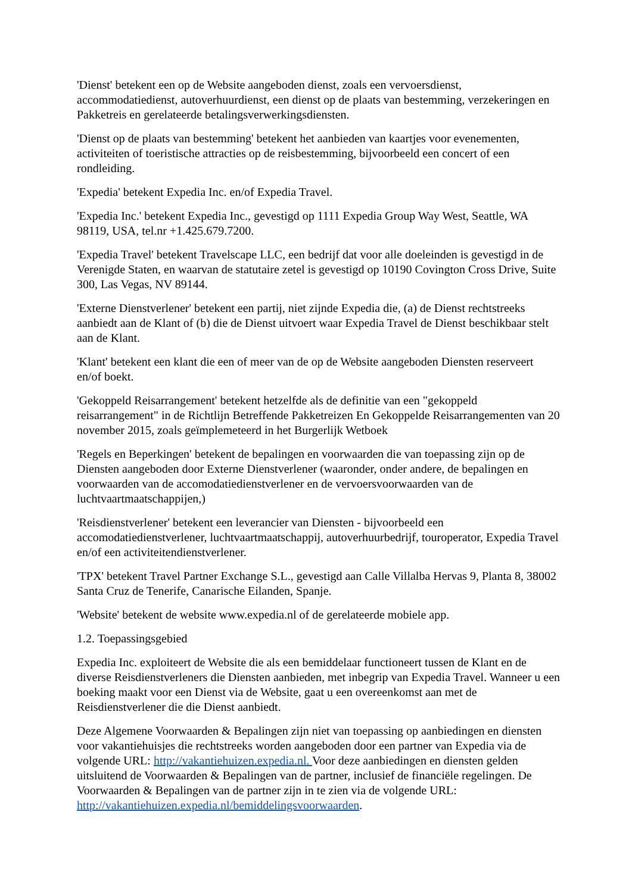'Dienst' betekent een op de Website aangeboden dienst, zoals een vervoersdienst, accommodatiedienst, autoverhuurdienst, een dienst op de plaats van bestemming, verzekeringen en Pakketreis en gerelateerde betalingsverwerkingsdiensten.
'Dienst op de plaats van bestemming' betekent het aanbieden van kaartjes voor evenementen, activiteiten of toeristische attracties op de reisbestemming, bijvoorbeeld een concert of een rondleiding.
'Expedia' betekent Expedia Inc. en/of Expedia Travel.
'Expedia Inc.' betekent Expedia Inc., gevestigd op 1111 Expedia Group Way West, Seattle, WA 98119, USA, tel.nr +1.425.679.7200.
'Expedia Travel' betekent Travelscape LLC, een bedrijf dat voor alle doeleinden is gevestigd in de Verenigde Staten, en waarvan de statutaire zetel is gevestigd op 10190 Covington Cross Drive, Suite 300, Las Vegas, NV 89144.
'Externe Dienstverlener' betekent een partij, niet zijnde Expedia die, (a) de Dienst rechtstreeks aanbiedt aan de Klant of (b) die de Dienst uitvoert waar Expedia Travel de Dienst beschikbaar stelt aan de Klant.
'Klant' betekent een klant die een of meer van de op de Website aangeboden Diensten reserveert en/of boekt.
'Gekoppeld Reisarrangement' betekent hetzelfde als de definitie van een "gekoppeld reisarrangement" in de Richtlijn Betreffende Pakketreizen En Gekoppelde Reisarrangementen van 20 november 2015, zoals geïmplemeteerd in het Burgerlijk Wetboek
'Regels en Beperkingen' betekent de bepalingen en voorwaarden die van toepassing zijn op de Diensten aangeboden door Externe Dienstverlener (waaronder, onder andere, de bepalingen en voorwaarden van de accomodatiedienstverlener en de vervoersvoorwaarden van de luchtvaartmaatschappijen,)
'Reisdienstverlener' betekent een leverancier van Diensten - bijvoorbeeld een accomodatiedienstverlener, luchtvaartmaatschappij, autoverhuurbedrijf, touroperator, Expedia Travel en/of een activiteitendienstverlener.
'TPX' betekent Travel Partner Exchange S.L., gevestigd aan Calle Villalba Hervas 9, Planta 8, 38002 Santa Cruz de Tenerife, Canarische Eilanden, Spanje.
'Website' betekent de website www.expedia.nl of de gerelateerde mobiele app.
1.2. Toepassingsgebied
Expedia Inc. exploiteert de Website die als een bemiddelaar functioneert tussen de Klant en de diverse Reisdienstverleners die Diensten aanbieden, met inbegrip van Expedia Travel. Wanneer u een boeking maakt voor een Dienst via de Website, gaat u een overeenkomst aan met de Reisdienstverlener die die Dienst aanbiedt.
Deze Algemene Voorwaarden & Bepalingen zijn niet van toepassing op aanbiedingen en diensten voor vakantiehuisjes die rechtstreeks worden aangeboden door een partner van Expedia via de volgende URL: http://vakantiehuizen.expedia.nl. Voor deze aanbiedingen en diensten gelden uitsluitend de Voorwaarden & Bepalingen van de partner, inclusief de financiële regelingen. De Voorwaarden & Bepalingen van de partner zijn in te zien via de volgende URL: http://vakantiehuizen.expedia.nl/bemiddelingsvoorwaarden.